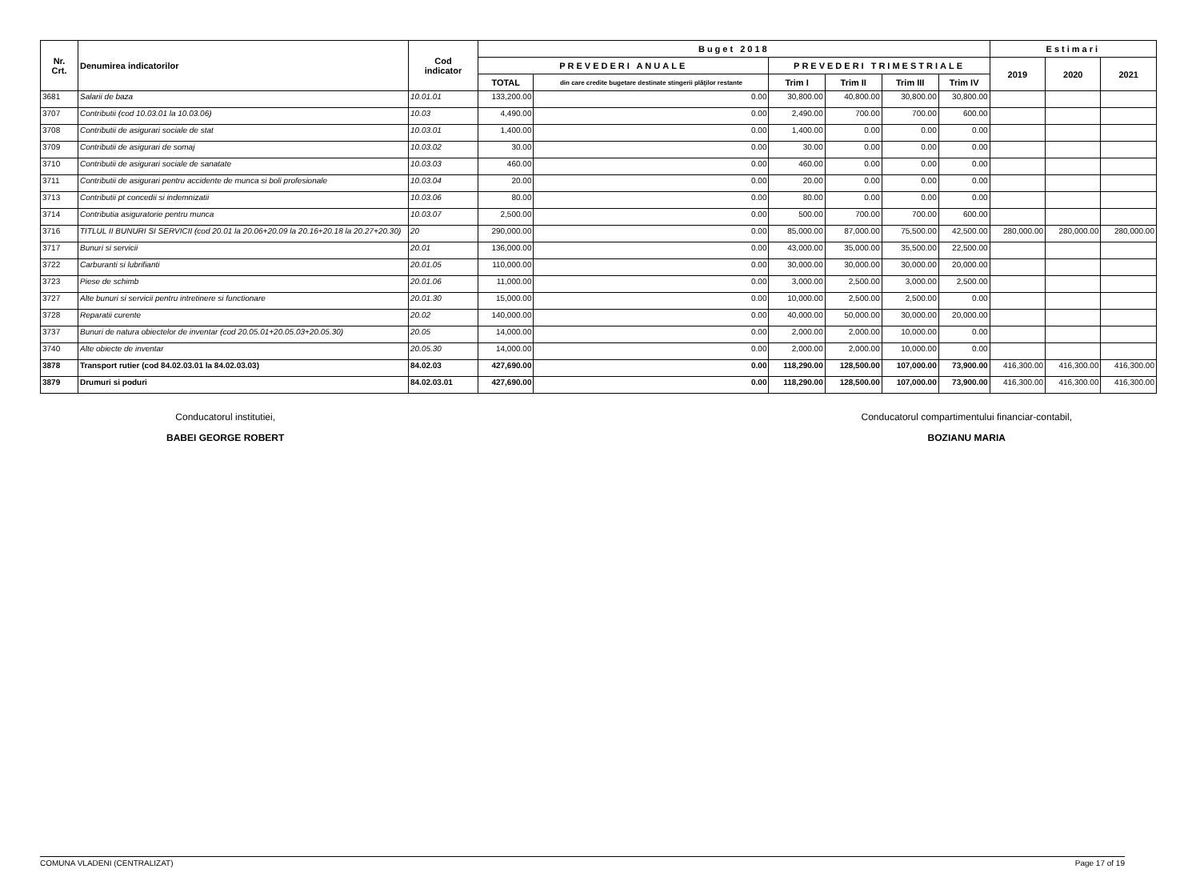| Nr. Crt. | Denumirea indicatorilor | Cod indicator | Buget 2018 | | | | | | Estimari | | |
| --- | --- | --- | --- | --- | --- | --- | --- | --- | --- | --- | --- |
| | | | PREVEDERI ANUALE | | PREVEDERI TRIMESTRIALE | | | | 2019 | 2020 | 2021 |
| | | | TOTAL | din care credite bugetare destinate stingerii plăţilor restante | Trim I | Trim II | Trim III | Trim IV | | | |
| 3681 | Salarii de baza | 10.01.01 | 133,200.00 | 0.00 | 30,800.00 | 40,800.00 | 30,800.00 | 30,800.00 | | | |
| 3707 | Contributii (cod 10.03.01 la 10.03.06) | 10.03 | 4,490.00 | 0.00 | 2,490.00 | 700.00 | 700.00 | 600.00 | | | |
| 3708 | Contributii de asigurari sociale de stat | 10.03.01 | 1,400.00 | 0.00 | 1,400.00 | 0.00 | 0.00 | 0.00 | | | |
| 3709 | Contributii de asigurari de somaj | 10.03.02 | 30.00 | 0.00 | 30.00 | 0.00 | 0.00 | 0.00 | | | |
| 3710 | Contributii de asigurari sociale de sanatate | 10.03.03 | 460.00 | 0.00 | 460.00 | 0.00 | 0.00 | 0.00 | | | |
| 3711 | Contributii de asigurari pentru accidente de munca si boli profesionale | 10.03.04 | 20.00 | 0.00 | 20.00 | 0.00 | 0.00 | 0.00 | | | |
| 3713 | Contributii pt concedii si indemnizatii | 10.03.06 | 80.00 | 0.00 | 80.00 | 0.00 | 0.00 | 0.00 | | | |
| 3714 | Contributia asiguratorie pentru munca | 10.03.07 | 2,500.00 | 0.00 | 500.00 | 700.00 | 700.00 | 600.00 | | | |
| 3716 | TITLUL II BUNURI SI SERVICII (cod 20.01 la 20.06+20.09 la 20.16+20.18 la 20.27+20.30) | 20 | 290,000.00 | 0.00 | 85,000.00 | 87,000.00 | 75,500.00 | 42,500.00 | 280,000.00 | 280,000.00 | 280,000.00 |
| 3717 | Bunuri si servicii | 20.01 | 136,000.00 | 0.00 | 43,000.00 | 35,000.00 | 35,500.00 | 22,500.00 | | | |
| 3722 | Carburanti si lubrifianti | 20.01.05 | 110,000.00 | 0.00 | 30,000.00 | 30,000.00 | 30,000.00 | 20,000.00 | | | |
| 3723 | Piese de schimb | 20.01.06 | 11,000.00 | 0.00 | 3,000.00 | 2,500.00 | 3,000.00 | 2,500.00 | | | |
| 3727 | Alte bunuri si servicii pentru intretinere si functionare | 20.01.30 | 15,000.00 | 0.00 | 10,000.00 | 2,500.00 | 2,500.00 | 0.00 | | | |
| 3728 | Reparatii curente | 20.02 | 140,000.00 | 0.00 | 40,000.00 | 50,000.00 | 30,000.00 | 20,000.00 | | | |
| 3737 | Bunuri de natura obiectelor de inventar (cod 20.05.01+20.05.03+20.05.30) | 20.05 | 14,000.00 | 0.00 | 2,000.00 | 2,000.00 | 10,000.00 | 0.00 | | | |
| 3740 | Alte obiecte de inventar | 20.05.30 | 14,000.00 | 0.00 | 2,000.00 | 2,000.00 | 10,000.00 | 0.00 | | | |
| 3878 | Transport rutier (cod 84.02.03.01 la 84.02.03.03) | 84.02.03 | 427,690.00 | 0.00 | 118,290.00 | 128,500.00 | 107,000.00 | 73,900.00 | 416,300.00 | 416,300.00 | 416,300.00 |
| 3879 | Drumuri si poduri | 84.02.03.01 | 427,690.00 | 0.00 | 118,290.00 | 128,500.00 | 107,000.00 | 73,900.00 | 416,300.00 | 416,300.00 | 416,300.00 |
Conducatorul institutiei,
BABEI GEORGE ROBERT
Conducatorul compartimentului financiar-contabil,
BOZIANU MARIA
COMUNA VLADENI (CENTRALIZAT) Page 17 of 19